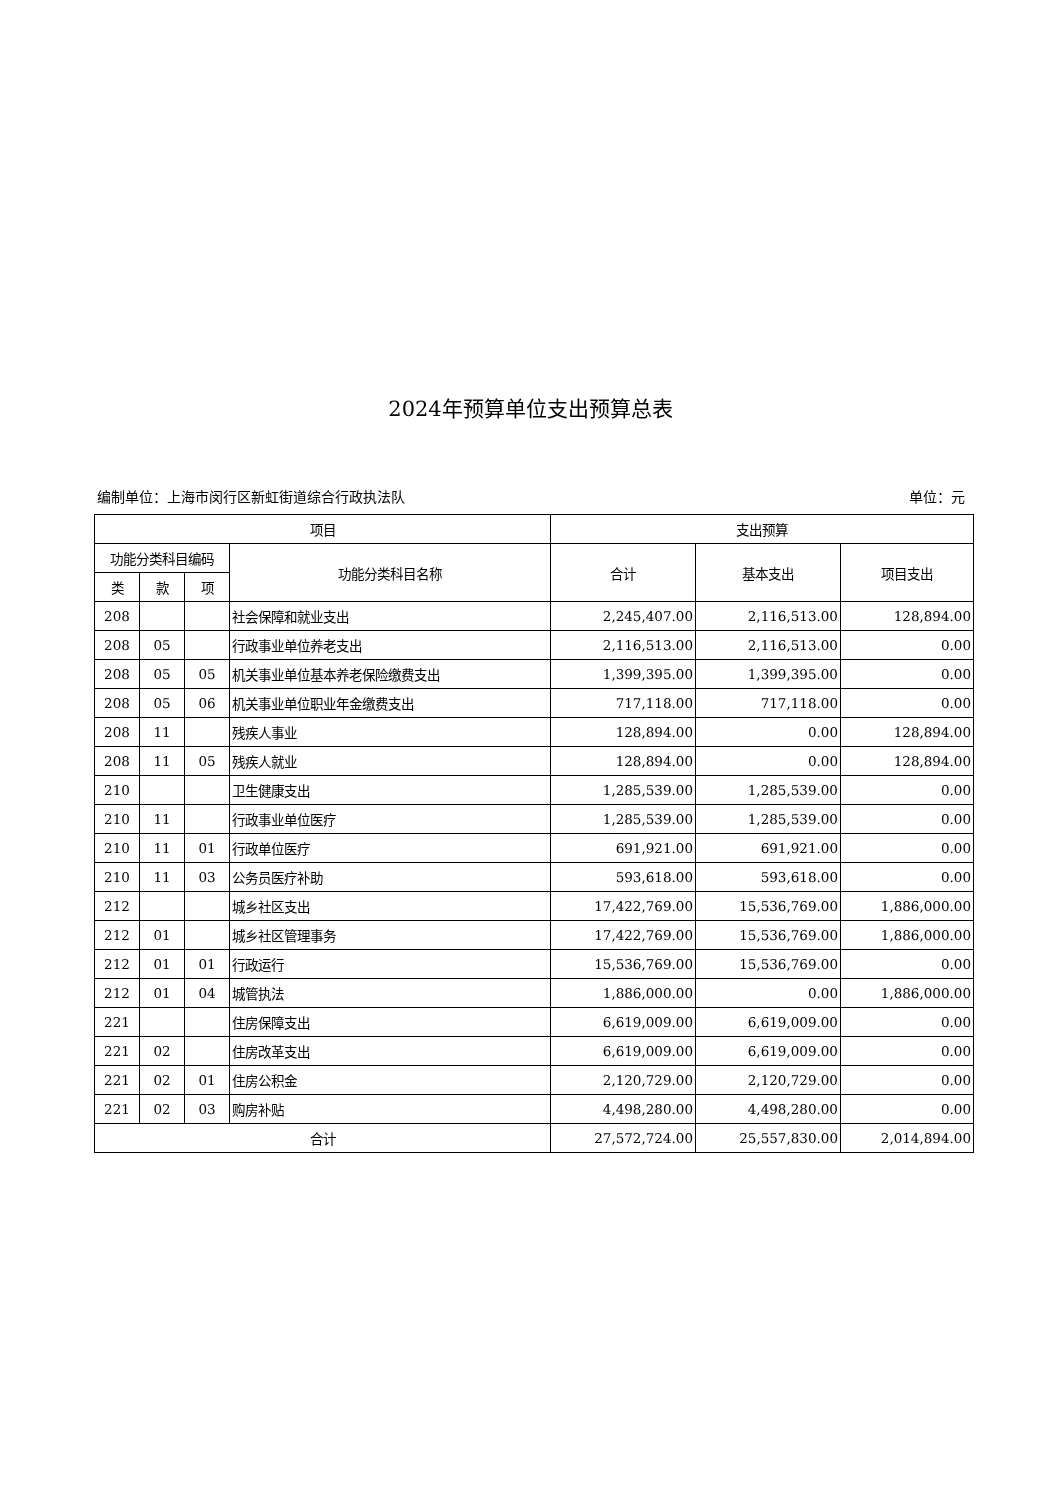2024年预算单位支出预算总表
编制单位：上海市闵行区新虹街道综合行政执法队 单位：元
| 项目 | | | | 支出预算 | | |
| --- | --- | --- | --- | --- | --- | --- |
| 功能分类科目编码 | | | 功能分类科目名称 | 合计 | 基本支出 | 项目支出 |
| 类 | 款 | 项 | | | | |
| 208 | | | 社会保障和就业支出 | 2,245,407.00 | 2,116,513.00 | 128,894.00 |
| 208 | 05 | | 行政事业单位养老支出 | 2,116,513.00 | 2,116,513.00 | 0.00 |
| 208 | 05 | 05 | 机关事业单位基本养老保险缴费支出 | 1,399,395.00 | 1,399,395.00 | 0.00 |
| 208 | 05 | 06 | 机关事业单位职业年金缴费支出 | 717,118.00 | 717,118.00 | 0.00 |
| 208 | 11 | | 残疾人事业 | 128,894.00 | 0.00 | 128,894.00 |
| 208 | 11 | 05 | 残疾人就业 | 128,894.00 | 0.00 | 128,894.00 |
| 210 | | | 卫生健康支出 | 1,285,539.00 | 1,285,539.00 | 0.00 |
| 210 | 11 | | 行政事业单位医疗 | 1,285,539.00 | 1,285,539.00 | 0.00 |
| 210 | 11 | 01 | 行政单位医疗 | 691,921.00 | 691,921.00 | 0.00 |
| 210 | 11 | 03 | 公务员医疗补助 | 593,618.00 | 593,618.00 | 0.00 |
| 212 | | | 城乡社区支出 | 17,422,769.00 | 15,536,769.00 | 1,886,000.00 |
| 212 | 01 | | 城乡社区管理事务 | 17,422,769.00 | 15,536,769.00 | 1,886,000.00 |
| 212 | 01 | 01 | 行政运行 | 15,536,769.00 | 15,536,769.00 | 0.00 |
| 212 | 01 | 04 | 城管执法 | 1,886,000.00 | 0.00 | 1,886,000.00 |
| 221 | | | 住房保障支出 | 6,619,009.00 | 6,619,009.00 | 0.00 |
| 221 | 02 | | 住房改革支出 | 6,619,009.00 | 6,619,009.00 | 0.00 |
| 221 | 02 | 01 | 住房公积金 | 2,120,729.00 | 2,120,729.00 | 0.00 |
| 221 | 02 | 03 | 购房补贴 | 4,498,280.00 | 4,498,280.00 | 0.00 |
| 合计 | | | | 27,572,724.00 | 25,557,830.00 | 2,014,894.00 |